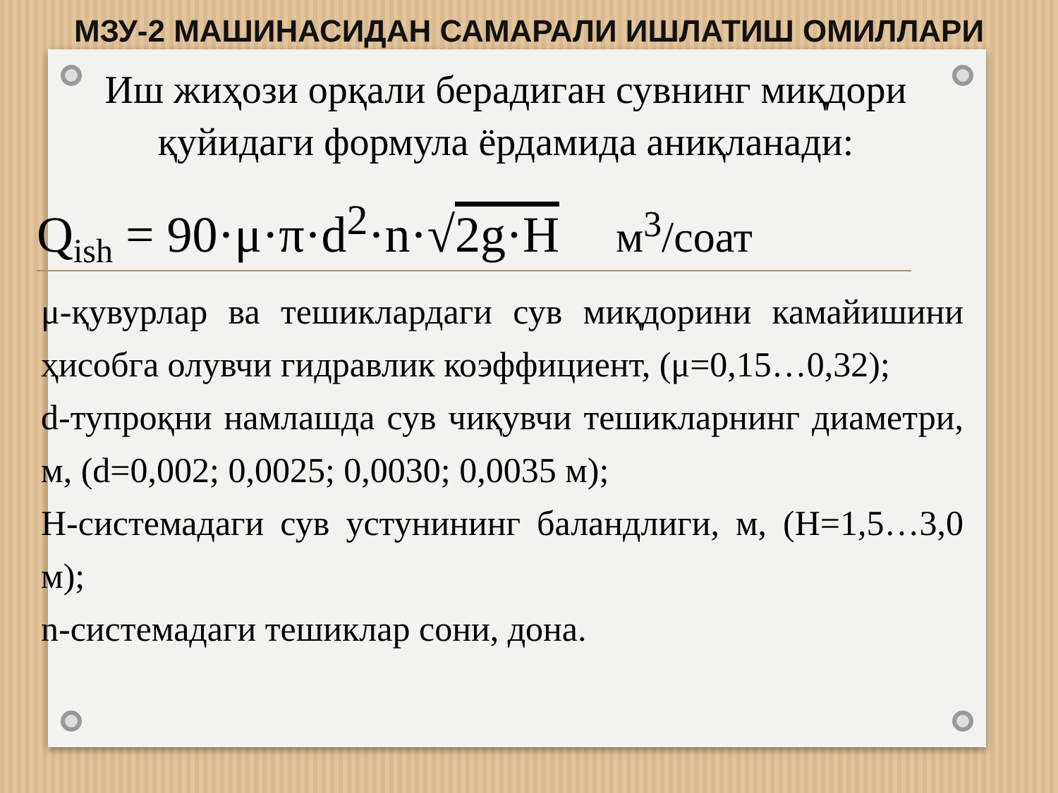МЗУ-2 МАШИНАСИДАН САМАРАЛИ ИШЛАТИШ ОМИЛЛАРИ
Иш жиҳози орқали берадиган сувнинг миқдори
қуйидаги формула ёрдамида аниқланади:
Q<sub>ish</sub> = 90·μ·π·d<sup>2</sup>·n·√2g·H м<sup>3</sup>/соат
μ-қувурлар ва тешиклардаги сув миқдорини камайишини ҳисобга олувчи гидравлик коэффициент, (μ=0,15…0,32);
d-тупроқни намлашда сув чиқувчи тешикларнинг диаметри, м, (d=0,002; 0,0025; 0,0030; 0,0035 м);
H-системадаги сув устунининг баландлиги, м, (H=1,5…3,0 м);
n-системадаги тешиклар сони, дона.